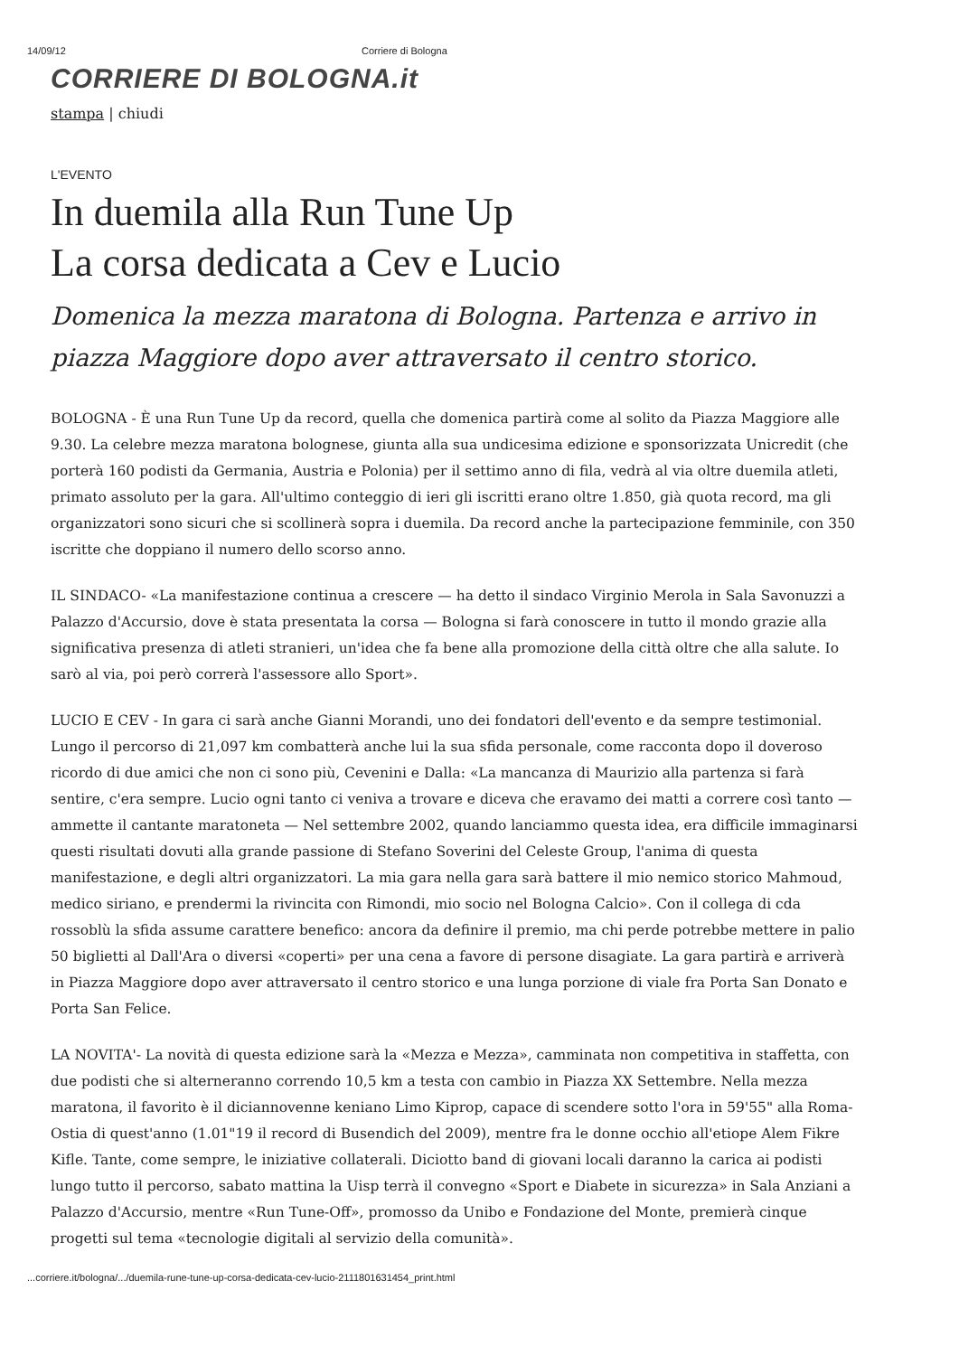14/09/12 Corriere di Bologna
CORRIERE DI BOLOGNA.it
stampa | chiudi
L'EVENTO
In duemila alla Run Tune Up
La corsa dedicata a Cev e Lucio
Domenica la mezza maratona di Bologna. Partenza e arrivo in piazza Maggiore dopo aver attraversato il centro storico.
BOLOGNA - È una Run Tune Up da record, quella che domenica partirà come al solito da Piazza Maggiore alle 9.30. La celebre mezza maratona bolognese, giunta alla sua undicesima edizione e sponsorizzata Unicredit (che porterà 160 podisti da Germania, Austria e Polonia) per il settimo anno di fila, vedrà al via oltre duemila atleti, primato assoluto per la gara. All'ultimo conteggio di ieri gli iscritti erano oltre 1.850, già quota record, ma gli organizzatori sono sicuri che si scollinerà sopra i duemila. Da record anche la partecipazione femminile, con 350 iscritte che doppiano il numero dello scorso anno.
IL SINDACO- «La manifestazione continua a crescere — ha detto il sindaco Virginio Merola in Sala Savonuzzi a Palazzo d'Accursio, dove è stata presentata la corsa — Bologna si farà conoscere in tutto il mondo grazie alla significativa presenza di atleti stranieri, un'idea che fa bene alla promozione della città oltre che alla salute. Io sarò al via, poi però correrà l'assessore allo Sport».
LUCIO E CEV - In gara ci sarà anche Gianni Morandi, uno dei fondatori dell'evento e da sempre testimonial. Lungo il percorso di 21,097 km combatterà anche lui la sua sfida personale, come racconta dopo il doveroso ricordo di due amici che non ci sono più, Cevenini e Dalla: «La mancanza di Maurizio alla partenza si farà sentire, c'era sempre. Lucio ogni tanto ci veniva a trovare e diceva che eravamo dei matti a correre così tanto — ammette il cantante maratoneta — Nel settembre 2002, quando lanciammo questa idea, era difficile immaginarsi questi risultati dovuti alla grande passione di Stefano Soverini del Celeste Group, l'anima di questa manifestazione, e degli altri organizzatori. La mia gara nella gara sarà battere il mio nemico storico Mahmoud, medico siriano, e prendermi la rivincita con Rimondi, mio socio nel Bologna Calcio». Con il collega di cda rossoblù la sfida assume carattere benefico: ancora da definire il premio, ma chi perde potrebbe mettere in palio 50 biglietti al Dall'Ara o diversi «coperti» per una cena a favore di persone disagiate. La gara partirà e arriverà in Piazza Maggiore dopo aver attraversato il centro storico e una lunga porzione di viale fra Porta San Donato e Porta San Felice.
LA NOVITA'- La novità di questa edizione sarà la «Mezza e Mezza», camminata non competitiva in staffetta, con due podisti che si alterneranno correndo 10,5 km a testa con cambio in Piazza XX Settembre. Nella mezza maratona, il favorito è il diciannovenne keniano Limo Kiprop, capace di scendere sotto l'ora in 59'55" alla Roma-Ostia di quest'anno (1.01"19 il record di Busendich del 2009), mentre fra le donne occhio all'etiope Alem Fikre Kifle. Tante, come sempre, le iniziative collaterali. Diciotto band di giovani locali daranno la carica ai podisti lungo tutto il percorso, sabato mattina la Uisp terrà il convegno «Sport e Diabete in sicurezza» in Sala Anziani a Palazzo d'Accursio, mentre «Run Tune-Off», promosso da Unibo e Fondazione del Monte, premierà cinque progetti sul tema «tecnologie digitali al servizio della comunità».
...corriere.it/bologna/.../duemila-rune-tune-up-corsa-dedicata-cev-lucio-2111801631454_print.html